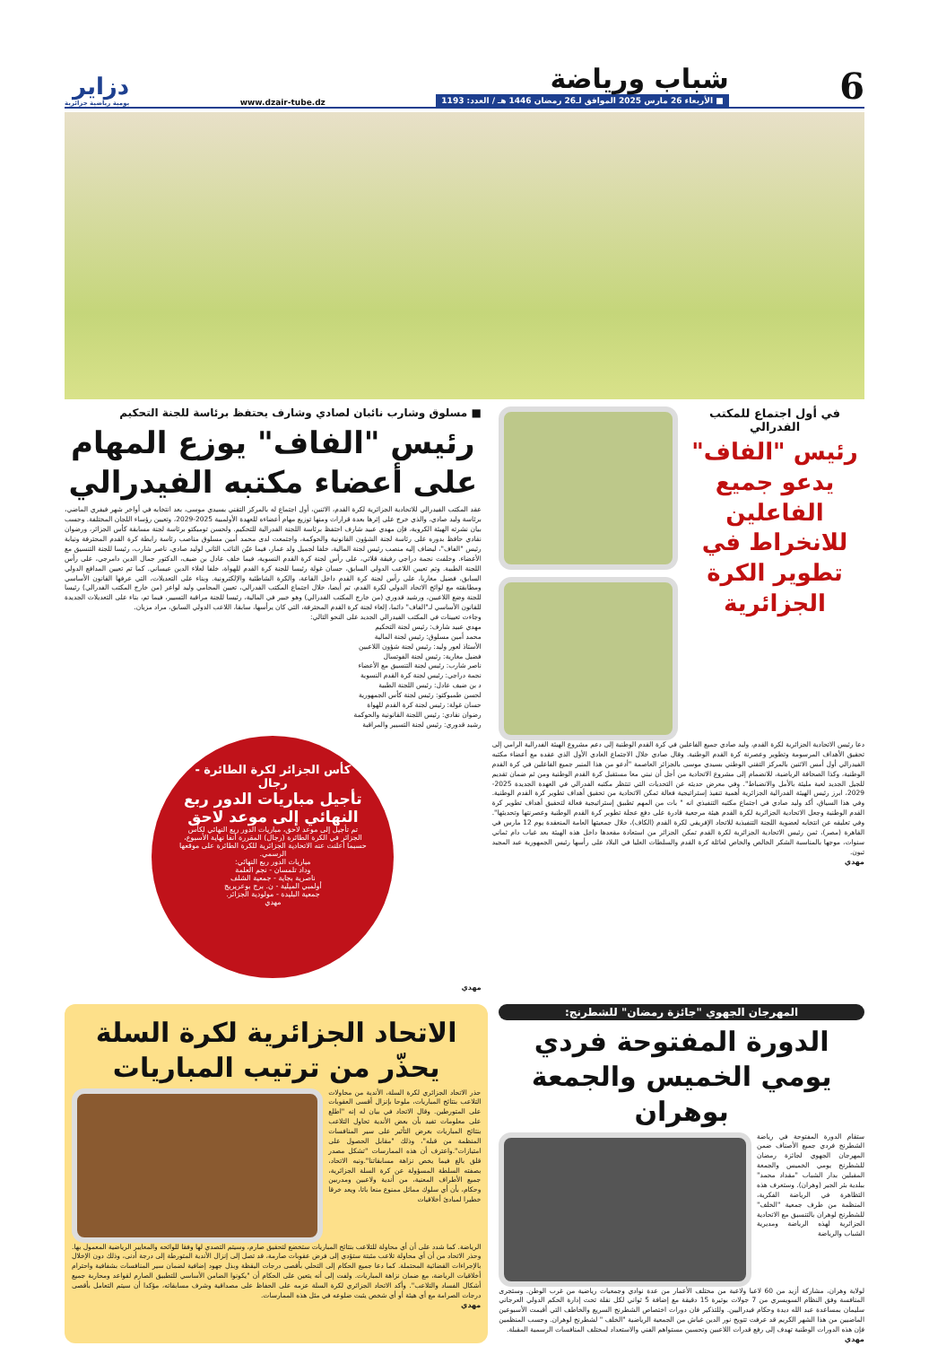6
شباب ورياضة
■ الأربعاء 26 مارس 2025 الموافق لـ26 رمضان 1446 هـ / العدد: 1193
www.dzair-tube.dz
دزاير
يومية رياضية جزائرية
في أول اجتماع للمكتب الفدرالي
رئيس "الفاف" يدعو جميع الفاعلين للانخراط في تطوير الكرة الجزائرية
دعا رئيس الاتحادية الجزائرية لكرة القدم، وليد صادي جميع الفاعلين في كرة القدم الوطنية إلى دعم مشروع الهيئة الفدرالية الرامي إلى تحقيق الأهداف المرسومة وتطوير وعصرنة كرة القدم الوطنية. وقال صادي خلال الاجتماع العادي الأول الذي عقده مع أعضاء مكتبه الفيدرالي أول أمس الاثنين بالمركز التقني الوطني بسيدي موسى بالجزائر العاصمة "أدعو من هذا المنبر جميع الفاعلين في كرة القدم الوطنية، وكذا الصحافة الرياضية، للانضمام إلى مشروع الاتحادية من أجل أن نبني معا مستقبل كرة القدم الوطنية ومن ثم ضمان تقديم للجيل الجديد لعبة مليئة بالأمل والانضباط". وفي معرض حديثه عن التحديات التي تنتظر مكتبه الفدرالي في العهدة الجديدة 2025-2029، ابرز رئيس الهيئة الفدرالية الجزائرية أهمية تنفيذ إستراتيجية فعالة تمكن الاتحادية من تحقيق أهداف تطوير كرة القدم الوطنية. وفي هذا السياق، أكد وليد صادي في اجتماع مكتبه التنفيذي انه " بات من المهم تطبيق إستراتيجية فعالة لتحقيق أهداف تطوير كرة القدم الوطنية وجعل الاتحادية الجزائرية لكرة القدم هيئة مرجعية قادرة على دفع عجلة تطوير كرة القدم الوطنية وعصرنتها وتحديثها". وفي تعليقه عن انتخابه لعضوية اللجنة التنفيذية للاتحاد الإفريقي لكرة القدم (الكاف)، خلال جمعيتها العامة المنعقدة يوم 12 مارس في القاهرة (مصر)، ثمن رئيس الاتحادية الجزائرية لكرة القدم تمكن الجزائر من استعادة مقعدها داخل هذه الهيئة بعد غياب دام ثماني سنوات، موجها بالمناسبة الشكر الخالص والخاص لعائلة كرة القدم والسلطات العليا في البلاد على رأسها رئيس الجمهورية عبد المجيد تبون.
مهدي
■ مسلوق وشارب نائبان لصادي وشارف يحتفظ برئاسة للجنة التحكيم
رئيس "الفاف" يوزع المهام على أعضاء مكتبه الفيدرالي
عقد المكتب الفيدرالي للاتحادية الجزائرية لكرة القدم، الاثنين، أول اجتماع له بالمركز التقني بسيدي موسى، بعد انتخابه في أواخر شهر فيفري الماضي، برئاسة وليد صادي، والذي خرج على إثرها بعدة قرارات ومنها توزيع مهام أعضاءه للعهدة الأولمبية 2025-2029، وتعيين رؤساء اللجان المختلفة. وحسب بيان نشرته الهيئة الكروية، فإن مهدي عبيد شارف احتفظ برئاسة اللجنة الفدرالية للتحكيم. ولحسن تومبكتو برئاسة لجنة مسابقة كأس الجزائر، ورضوان نقادي حافظ بدوره على رئاسة لجنة الشؤون القانونية والحوكمة، واجتمعت لدى محمد أمين مسلوق مناصب رئاسة رابطة كرة القدم المحترفة ونيابة رئيس "الفاف"، ليضاف إليه منصب رئيس لجنة المالية، خلفا لجميل ولد عمار، فيما عيّن النائب الثاني لوليد صادي، ناصر شارب، رئيسا للجنة التنسيق مع الأعضاء. وخلفت نجمة دراجي رفيقة قلاتي، على رأس لجنة كرة القدم النسوية، فيما خلف عادل بن ضيف، الدكتور جمال الدين دامرجي، على رأس اللجنة الطبية. وتم تعيين اللاعب الدولي السابق، حسان غولة رئيسا للجنة كرة القدم للهواة، خلفا لعلاء الدين عيساني. كما تم تعيين المدافع الدولي السابق، فضيل مغاريا، على رأس لجنة كرة القدم داخل القاعة، والكرة الشاطئية والإلكترونية. وبناء على التعديلات، التي عرفها القانون الأساسي ومطابقته مع لوائح الاتحاد الدولي لكرة القدم، تم أيضا، خلال اجتماع المكتب الفدرالي، تعيين المحامي وليد لواعر (من خارج المكتب الفدرالي) رئيسا للجنة وضع اللاعبين، ورشيد قدوري (من خارج المكتب الفدرالي) وهو خبير في المالية، رئيسا للجنة مراقبة التسيير، فيما تم، بناء على التعديلات الجديدة للقانون الأساسي لـ"الفاف" دائما، إلغاء لجنة كرة القدم المحترفة، التي كان يرأسها، سابقا، اللاعب الدولي السابق، مراد مزيان.
وجاءت تعيينات في المكتب الفيدرالي الجديد على النحو التالي:
مهدي عبيد شارف: رئيس لجنة التحكيم
محمد أمين مسلوق: رئيس لجنة المالية
الأستاذ لعور وليد: رئيس لجنة شؤون اللاعبين
فضيل مغارية: رئيس لجنة الفوتسال
ناصر شارب: رئيس لجنة التنسيق مع الأعضاء
نجمة دراجي: رئيس لجنة كرة القدم النسوية
د بن ضيف عادل: رئيس اللجنة الطبية
لحسن طمبوكتو: رئيس لجنة كأس الجمهورية
حسان غولة: رئيس لجنة كرة القدم للهواة
رضوان نقادي: رئيس اللجنة القانونية والحوكمة
رشيد قدوري: رئيس لجنة التسيير والمراقبة
كأس الجزائر لكرة الطائرة - رجال
تأجيل مباريات الدور ربع النهائي إلى موعد لاحق
تم تأجيل إلى موعد لاحق، مباريات الدور ربع النهائي لكأس الجزائر في الكرة الطائرة (رجال) المقررة أنفا نهاية الأسبوع، حسبما أعلنت عنه الاتحادية الجزائرية للكرة الطائرة على موقعها الرسمي.
مباريات الدور ربع النهائي:
وداد تلمسان - نجم العلمة
ناصرية بجاية - جمعية الشلف
أولمبي الميلية - ن. برج بوعريريج
جمعية البليدة - مولودية الجزائر.
مهدي
مهدي
المهرجان الجهوي "جائزة رمضان" للشطرنج:
الدورة المفتوحة فردي يومي الخميس والجمعة بوهران
ستقام الدورة المفتوحة في رياضة الشطرنج فردي جميع الأصناف ضمن المهرجان الجهوي لجائزة رمضان للشطرنج يومي الخميس والجمعة المقبلين بدار الشباب "مقداد محمد" ببلدية بئر الجير (وهران). وستعرف هذه التظاهرة في الرياضة الفكرية، المنظمة من طرف جمعية "الخلف" للشطرنج لوهران بالتنسيق مع الاتحادية الجزائرية لهذه الرياضة ومديرية الشباب والرياضة
لولاية وهران، مشاركة أزيد من 60 لاعبا ولاعبة من مختلف الأعمار من عدة نوادي وجمعيات رياضية من غرب الوطن. وستجرى المنافسة وفق النظام السويسري من 7 جولات بوتيرة 15 دقيقة مع إضافة 5 ثواني لكل نقلة تحت إدارة الحكم الدولي العرجاني سليمان بمساعدة عبد الله ديدة وحكام فيدراليين. وللتذكير فان دورات اختصاص الشطرنج السريع والخاطف التي أقيمت الأسبوعين الماضيين من هذا الشهر الكريم قد عرفت تتويج نور الدين غباش من الجمعية الرياضية "الخلف " لشطرنج لوهران. وحسب المنظمين فإن هذه الدورات الوطنية تهدف إلى رفع قدرات اللاعبين وتحسين مستواهم الفني والاستعداد لمختلف المنافسات الرسمية المقبلة.
مهدي
الاتحاد الجزائرية لكرة السلة يحذّر من ترتيب المباريات
حذر الاتحاد الجزائري لكرة السلة، الأندية من محاولات التلاعب بنتائج المباريات، ملوحا بإنزال أقسى العقوبات على المتورطين. وقال الاتحاد في بيان له إنه "اطلع على معلومات تفيد بأن بعض الأندية تحاول التلاعب بنتائج المباريات بغرض التأثير على سير المنافسات المنظمة من قبله"، وذلك "مقابل الحصول على امتيازات".واعترف أن هذه الممارسات "تشكل مصدر قلق بالغ فيما يخص نزاهة مسابقاتنا".ونبه الاتحاد، بصفته السلطة المسؤولة عن كرة السلة الجزائرية، جميع الأطراف المعنية، من أندية ولاعبين ومدربين وحكام، بأن أي سلوك مماثل ممنوع منعا باتا، ويعد خرقا خطيرا لمبادئ أخلاقيات
الرياضة. كما شدد على أن أي محاولة للتلاعب بنتائج المباريات ستخضع لتحقيق صارم، وسيتم التصدي لها وفقا للوائحه والمعايير الرياضية المعمول بها. وحذر الاتحاد من أن أي محاولة تلاعب مثبتة ستؤدي إلى فرض عقوبات صارمة، قد تصل إلى إنزال الأندية المتورطة إلى درجة أدنى، وذلك دون الإخلال بالإجراءات القضائية المحتملة. كما دعا جميع الحكام إلى التحلي بأقصى درجات اليقظة وبذل جهود إضافية لضمان سير المنافسات بشفافية واحترام أخلاقيات الرياضة، مع ضمان نزاهة المباريات. ولفت إلى أنه يتعين على الحكام أن "يكونوا الضامن الأساسي للتطبيق الصارم لقواعد ومحاربة جميع أشكال الفساد والتلاعب". وأكد الاتحاد الجزائري لكرة السلة عزمه على الحفاظ على مصداقية وشرف مسابقاته، مؤكدا أن سيتم التعامل بأقصى درجات الصرامة مع أي هيئة أو أي شخص يثبت ضلوعه في مثل هذه الممارسات.
مهدي